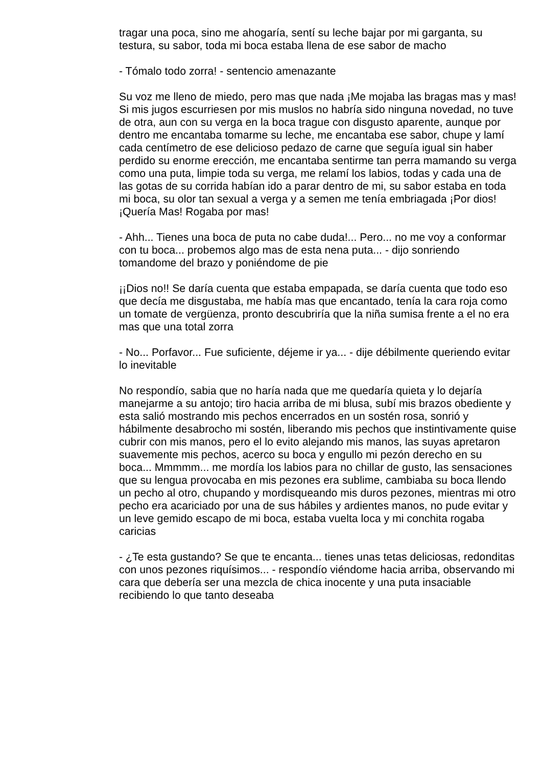tragar una poca, sino me ahogaría, sentí su leche bajar por mi garganta, su testura, su sabor, toda mi boca estaba llena de ese sabor de macho
- Tómalo todo zorra! - sentencio amenazante
Su voz me lleno de miedo, pero mas que nada ¡Me mojaba las bragas mas y mas! Si mis jugos escurriesen por mis muslos no habría sido ninguna novedad, no tuve de otra, aun con su verga en la boca trague con disgusto aparente, aunque por dentro me encantaba tomarme su leche, me encantaba ese sabor, chupe y lamí cada centímetro de ese delicioso pedazo de carne que seguía igual sin haber perdido su enorme erección, me encantaba sentirme tan perra mamando su verga como una puta, limpie toda su verga, me relamí los labios, todas y cada una de las gotas de su corrida habían ido a parar dentro de mi, su sabor estaba en toda mi boca, su olor tan sexual a verga y a semen me tenía embriagada ¡Por dios! ¡Quería Mas! Rogaba por mas!
- Ahh... Tienes una boca de puta no cabe duda!... Pero... no me voy a conformar con tu boca... probemos algo mas de esta nena puta... - dijo sonriendo tomandome del brazo y poniéndome de pie
¡¡Dios no!! Se daría cuenta que estaba empapada, se daría cuenta que todo eso que decía me disgustaba, me había mas que encantado, tenía la cara roja como un tomate de vergüenza, pronto descubriría que la niña sumisa frente a el no era mas que una total zorra
- No... Porfavor... Fue suficiente, déjeme ir ya... - dije débilmente queriendo evitar lo inevitable
No respondío, sabia que no haría nada que me quedaría quieta y lo dejaría manejarme a su antojo; tiro hacia arriba de mi blusa, subí mis brazos obediente y esta salió mostrando mis pechos encerrados en un sostén rosa, sonrió y hábilmente desabrocho mi sostén, liberando mis pechos que instintivamente quise cubrir con mis manos, pero el lo evito alejando mis manos, las suyas apretaron suavemente mis pechos, acerco su boca y engullo mi pezón derecho en su boca... Mmmmm... me mordía los labios para no chillar de gusto, las sensaciones que su lengua provocaba en mis pezones era sublime, cambiaba su boca llendo un pecho al otro, chupando y mordisqueando mis duros pezones, mientras mi otro pecho era acariciado por una de sus hábiles y ardientes manos, no pude evitar y un leve gemido escapo de mi boca, estaba vuelta loca y mi conchita rogaba caricias
- ¿Te esta gustando? Se que te encanta... tienes unas tetas deliciosas, redonditas con unos pezones riquísimos... - respondío viéndome hacia arriba, observando mi cara que debería ser una mezcla de chica inocente y una puta insaciable recibiendo lo que tanto deseaba